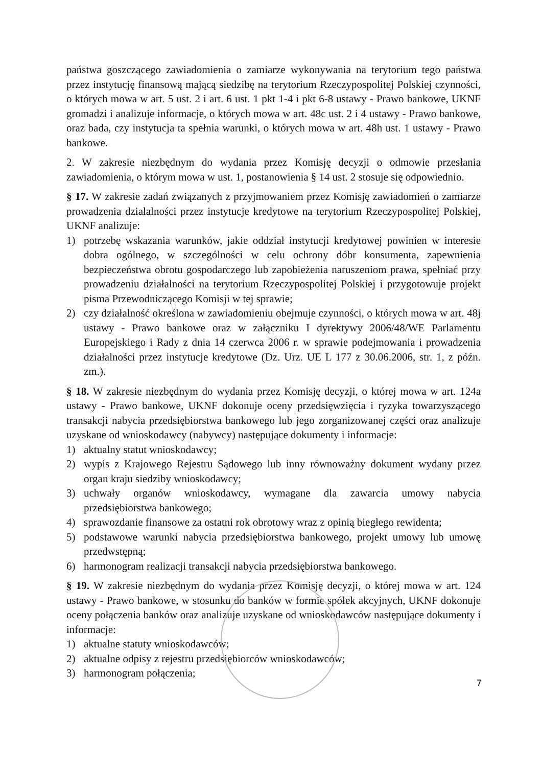państwa goszczącego zawiadomienia o zamiarze wykonywania na terytorium tego państwa przez instytucję finansową mającą siedzibę na terytorium Rzeczypospolitej Polskiej czynności, o których mowa w art. 5 ust. 2 i art. 6 ust. 1 pkt 1-4 i pkt 6-8 ustawy - Prawo bankowe, UKNF gromadzi i analizuje informacje, o których mowa w art. 48c ust. 2 i 4 ustawy - Prawo bankowe, oraz bada, czy instytucja ta spełnia warunki, o których mowa w art. 48h ust. 1 ustawy - Prawo bankowe.
2. W zakresie niezbędnym do wydania przez Komisję decyzji o odmowie przesłania zawiadomienia, o którym mowa w ust. 1, postanowienia § 14 ust. 2 stosuje się odpowiednio.
§ 17. W zakresie zadań związanych z przyjmowaniem przez Komisję zawiadomień o zamiarze prowadzenia działalności przez instytucje kredytowe na terytorium Rzeczypospolitej Polskiej, UKNF analizuje:
1) potrzebę wskazania warunków, jakie oddział instytucji kredytowej powinien w interesie dobra ogólnego, w szczególności w celu ochrony dóbr konsumenta, zapewnienia bezpieczeństwa obrotu gospodarczego lub zapobieżenia naruszeniom prawa, spełniać przy prowadzeniu działalności na terytorium Rzeczypospolitej Polskiej i przygotowuje projekt pisma Przewodniczącego Komisji w tej sprawie;
2) czy działalność określona w zawiadomieniu obejmuje czynności, o których mowa w art. 48j ustawy - Prawo bankowe oraz w załączniku I dyrektywy 2006/48/WE Parlamentu Europejskiego i Rady z dnia 14 czerwca 2006 r. w sprawie podejmowania i prowadzenia działalności przez instytucje kredytowe (Dz. Urz. UE L 177 z 30.06.2006, str. 1, z późn. zm.).
§ 18. W zakresie niezbędnym do wydania przez Komisję decyzji, o której mowa w art. 124a ustawy - Prawo bankowe, UKNF dokonuje oceny przedsięwzięcia i ryzyka towarzyszącego transakcji nabycia przedsiębiorstwa bankowego lub jego zorganizowanej części oraz analizuje uzyskane od wnioskodawcy (nabywcy) następujące dokumenty i informacje:
1) aktualny statut wnioskodawcy;
2) wypis z Krajowego Rejestru Sądowego lub inny równoważny dokument wydany przez organ kraju siedziby wnioskodawcy;
3) uchwały organów wnioskodawcy, wymagane dla zawarcia umowy nabycia przedsiębiorstwa bankowego;
4) sprawozdanie finansowe za ostatni rok obrotowy wraz z opinią biegłego rewidenta;
5) podstawowe warunki nabycia przedsiębiorstwa bankowego, projekt umowy lub umowę przedwstępną;
6) harmonogram realizacji transakcji nabycia przedsiębiorstwa bankowego.
§ 19. W zakresie niezbędnym do wydania przez Komisję decyzji, o której mowa w art. 124 ustawy - Prawo bankowe, w stosunku do banków w formie spółek akcyjnych, UKNF dokonuje oceny połączenia banków oraz analizuje uzyskane od wnioskodawców następujące dokumenty i informacje:
1) aktualne statuty wnioskodawców;
2) aktualne odpisy z rejestru przedsiębiorców wnioskodawców;
3) harmonogram połączenia;
7